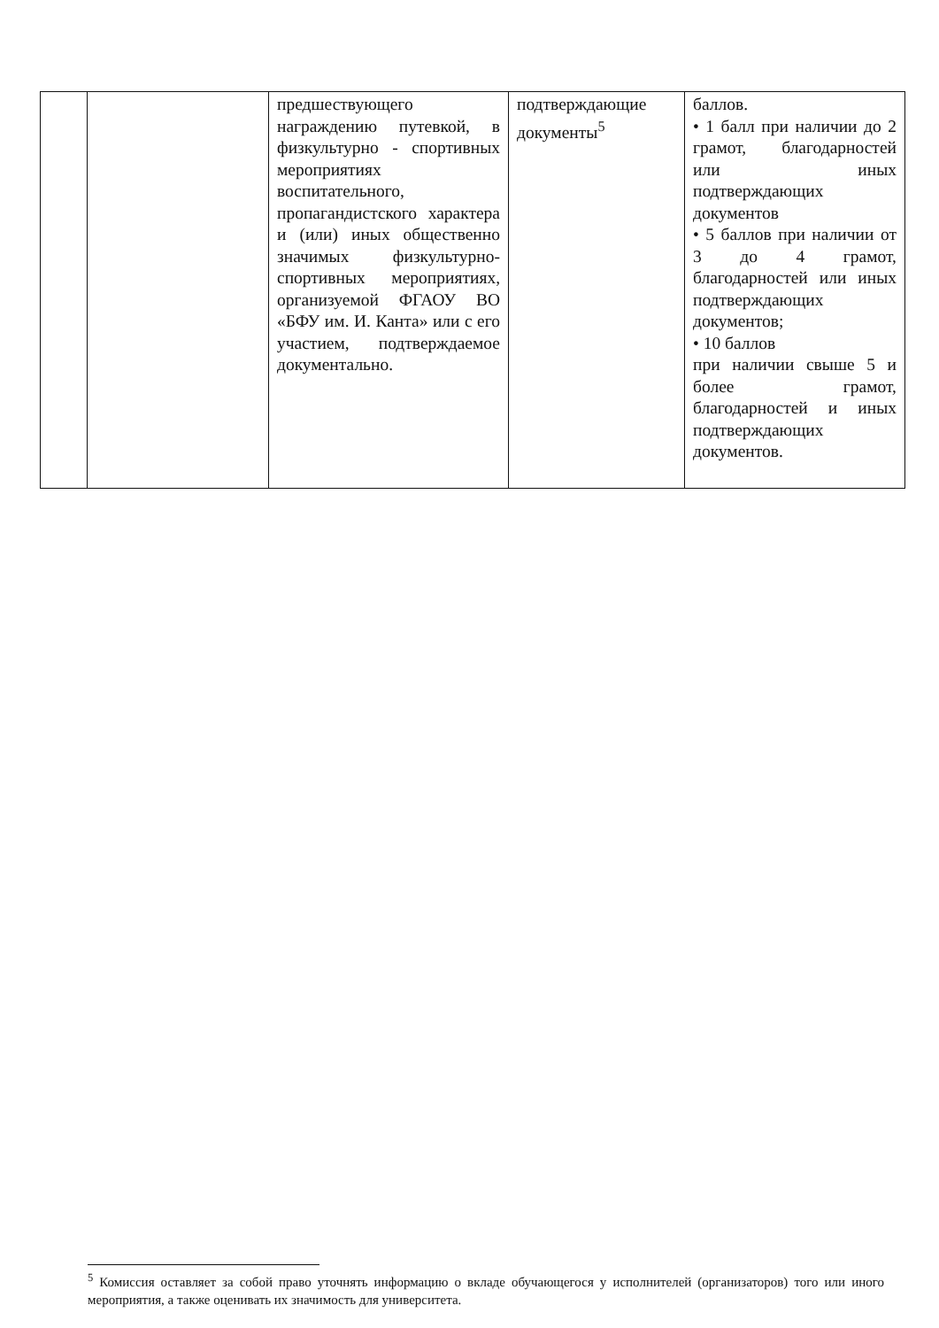| | | предшествующего награждению путевкой, в физкультурно - спортивных мероприятиях воспитательного, пропагандистского характера и (или) иных общественно значимых физкультурно-спортивных мероприятиях, организуемой ФГАОУ ВО «БФУ им. И. Канта» или с его участием, подтверждаемое документально. | подтверждающие документы<sup>5</sup> | баллов. • 1 балл при наличии до 2 грамот, благодарностей или иных подтверждающих документов • 5 баллов при наличии от 3 до 4 грамот, благодарностей или иных подтверждающих документов; • 10 баллов при наличии свыше 5 и более грамот, благодарностей и иных подтверждающих документов. |
<sup>5</sup> Комиссия оставляет за собой право уточнять информацию о вкладе обучающегося у исполнителей (организаторов) того или иного мероприятия, а также оценивать их значимость для университета.